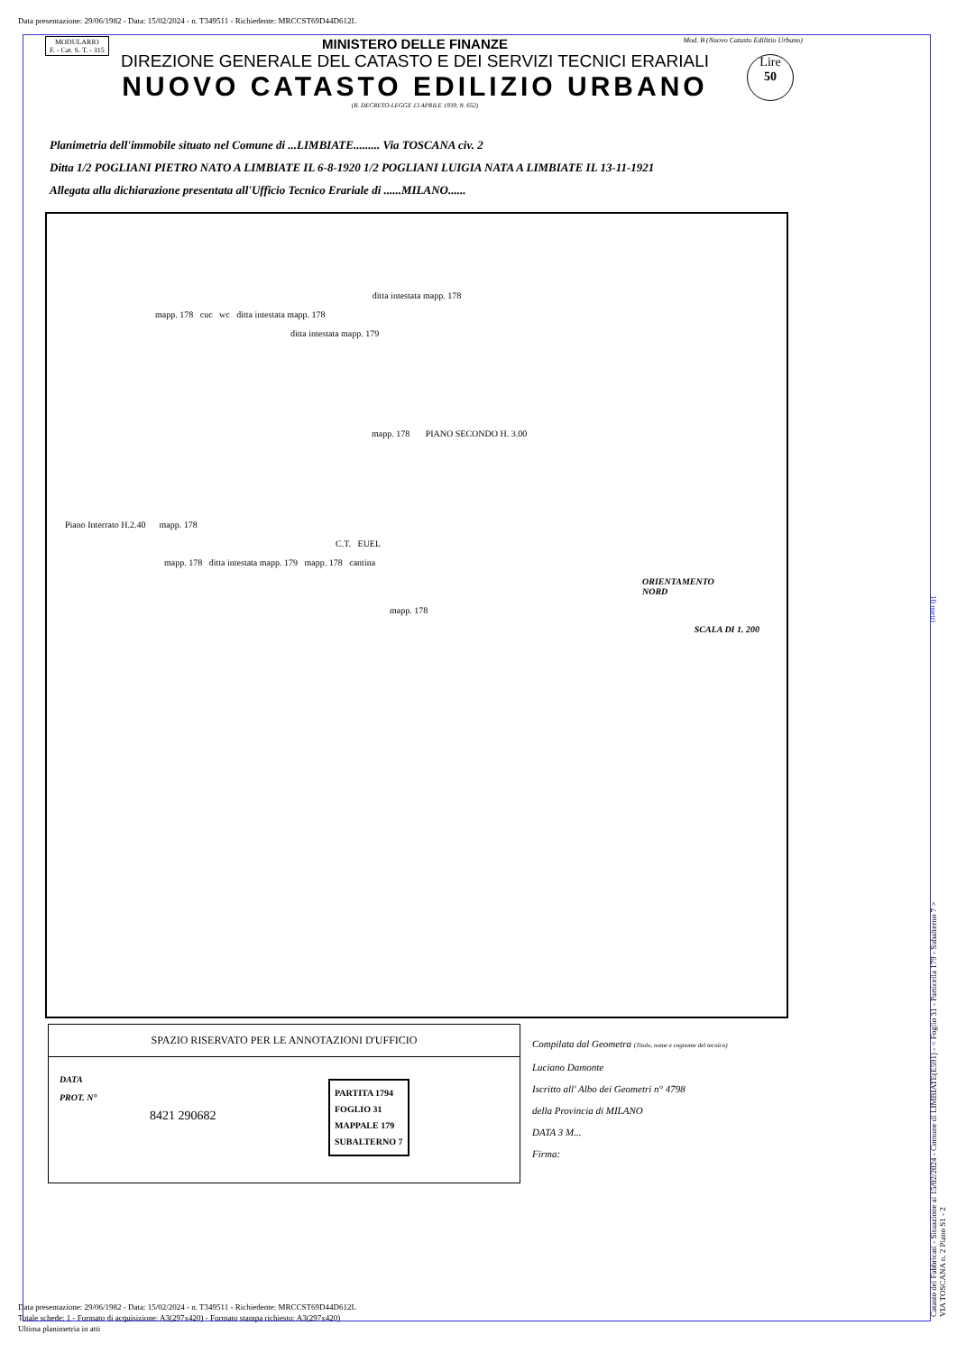Data presentazione: 29/06/1982 - Data: 15/02/2024 - n. T349511 - Richiedente: MRCCST69D44D612L
MODULARIO
F. - Cat. S. T. - 315
MINISTERO DELLE FINANZE
DIREZIONE GENERALE DEL CATASTO E DEI SERVIZI TECNICI ERARIALI
NUOVO CATASTO EDILIZIO URBANO
(R. DECRETO-LEGGE 13 APRILE 1939, N. 652)
Mod. B (Nuovo Catasto Edilizio Urbano)
Lire
50
Planimetria dell'immobile situato nel Comune di ...LIMBIATE......... Via TOSCANA civ. 2
Ditta 1/2 POGLIANI PIETRO NATO A LIMBIATE IL 6-8-1920 1/2 POGLIANI LUIGIA NATA A LIMBIATE IL 13-11-1921
Allegata alla dichiarazione presentata all'Ufficio Tecnico Erariale di ......MILANO......
ditta intestata mapp. 178
mapp. 178 cuc wc ditta intestata mapp. 178
ditta intestata mapp. 179
mapp. 178 PIANO SECONDO H. 3.00
Piano Interrato H.2.40 mapp. 178
C.T. EUEL
mapp. 178 ditta intestata mapp. 179 mapp. 178 cantina
ORIENTAMENTO
NORD
mapp. 178
SCALA DI 1. 200
SPAZIO RISERVATO PER LE ANNOTAZIONI D'UFFICIO
DATA
PROT. N°
8421 290682
PARTITA 1794
FOGLIO 31
MAPPALE 179
SUBALTERNO 7
Compilata dal Geometra (Titolo, nome e cognome del tecnico)
Luciano Damonte
Iscritto all' Albo dei Geometri n° 4798
della Provincia di MILANO
DATA 3 M...
Firma:
Data presentazione: 29/06/1982 - Data: 15/02/2024 - n. T349511 - Richiedente: MRCCST69D44D612L
Totale schede: 1 - Formato di acquisizione: A3(297x420) - Formato stampa richiesto: A3(297x420)
Ultima planimetria in atti
Catasto dei Fabbricati - Situazione al 15/02/2024 - Comune di LIMBIATE(E591) - < Foglio 31 - Particella 179 - Subalterno 7 >
VIA TOSCANA n. 2 Piano S1 - 2
10 metri